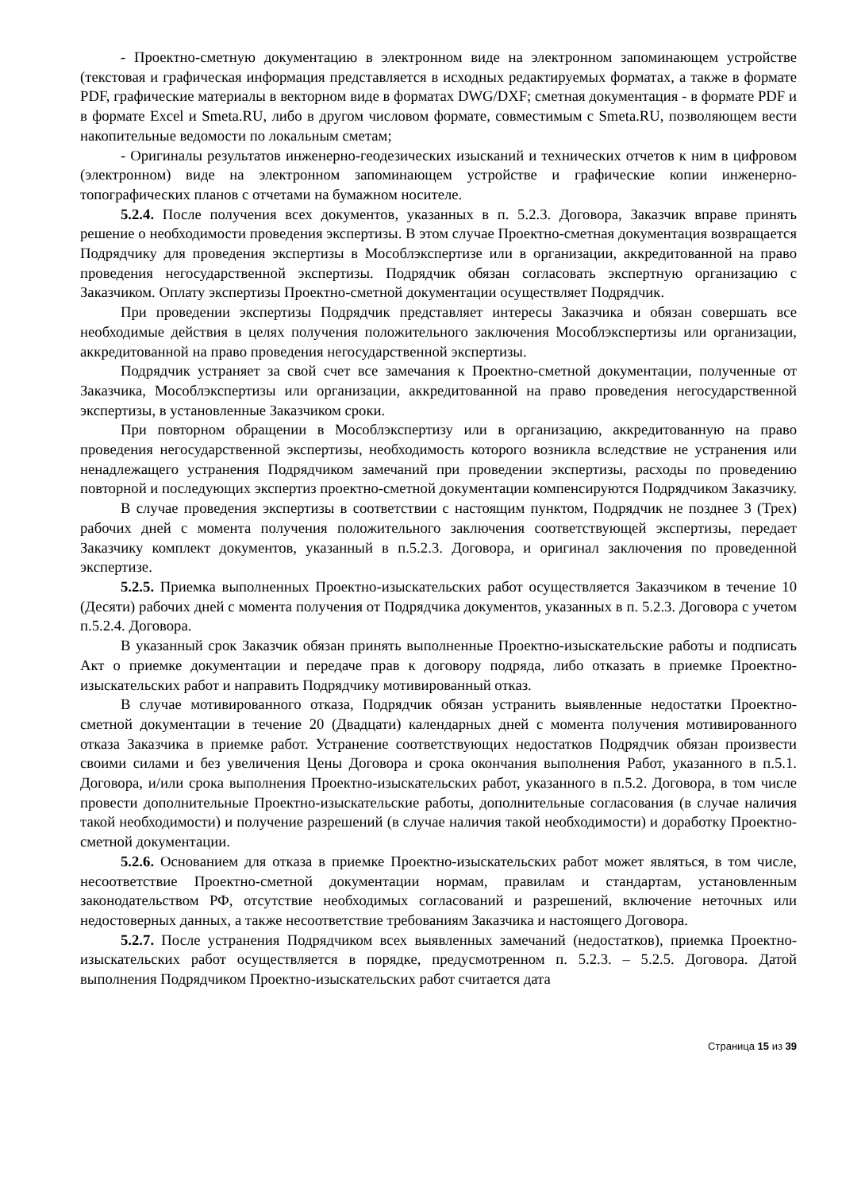- Проектно-сметную документацию в электронном виде на электронном запоминающем устройстве (текстовая и графическая информация представляется в исходных редактируемых форматах, а также в формате PDF, графические материалы в векторном виде в форматах DWG/DXF; сметная документация - в формате PDF и в формате Excel и Smeta.RU, либо в другом числовом формате, совместимым с Smeta.RU, позволяющем вести накопительные ведомости по локальным сметам;
- Оригиналы результатов инженерно-геодезических изысканий и технических отчетов к ним в цифровом (электронном) виде на электронном запоминающем устройстве и графические копии инженерно-топографических планов с отчетами на бумажном носителе.
5.2.4. После получения всех документов, указанных в п. 5.2.3. Договора, Заказчик вправе принять решение о необходимости проведения экспертизы. В этом случае Проектно-сметная документация возвращается Подрядчику для проведения экспертизы в Мособлэкспертизе или в организации, аккредитованной на право проведения негосударственной экспертизы. Подрядчик обязан согласовать экспертную организацию с Заказчиком. Оплату экспертизы Проектно-сметной документации осуществляет Подрядчик.
При проведении экспертизы Подрядчик представляет интересы Заказчика и обязан совершать все необходимые действия в целях получения положительного заключения Мособлэкспертизы или организации, аккредитованной на право проведения негосударственной экспертизы.
Подрядчик устраняет за свой счет все замечания к Проектно-сметной документации, полученные от Заказчика, Мособлэкспертизы или организации, аккредитованной на право проведения негосударственной экспертизы, в установленные Заказчиком сроки.
При повторном обращении в Мособлэкспертизу или в организацию, аккредитованную на право проведения негосударственной экспертизы, необходимость которого возникла вследствие не устранения или ненадлежащего устранения Подрядчиком замечаний при проведении экспертизы, расходы по проведению повторной и последующих экспертиз проектно-сметной документации компенсируются Подрядчиком Заказчику.
В случае проведения экспертизы в соответствии с настоящим пунктом, Подрядчик не позднее 3 (Трех) рабочих дней с момента получения положительного заключения соответствующей экспертизы, передает Заказчику комплект документов, указанный в п.5.2.3. Договора, и оригинал заключения по проведенной экспертизе.
5.2.5. Приемка выполненных Проектно-изыскательских работ осуществляется Заказчиком в течение 10 (Десяти) рабочих дней с момента получения от Подрядчика документов, указанных в п. 5.2.3. Договора с учетом п.5.2.4. Договора.
В указанный срок Заказчик обязан принять выполненные Проектно-изыскательские работы и подписать Акт о приемке документации и передаче прав к договору подряда, либо отказать в приемке Проектно-изыскательских работ и направить Подрядчику мотивированный отказ.
В случае мотивированного отказа, Подрядчик обязан устранить выявленные недостатки Проектно-сметной документации в течение 20 (Двадцати) календарных дней с момента получения мотивированного отказа Заказчика в приемке работ. Устранение соответствующих недостатков Подрядчик обязан произвести своими силами и без увеличения Цены Договора и срока окончания выполнения Работ, указанного в п.5.1. Договора, и/или срока выполнения Проектно-изыскательских работ, указанного в п.5.2. Договора, в том числе провести дополнительные Проектно-изыскательские работы, дополнительные согласования (в случае наличия такой необходимости) и получение разрешений (в случае наличия такой необходимости) и доработку Проектно-сметной документации.
5.2.6. Основанием для отказа в приемке Проектно-изыскательских работ может являться, в том числе, несоответствие Проектно-сметной документации нормам, правилам и стандартам, установленным законодательством РФ, отсутствие необходимых согласований и разрешений, включение неточных или недостоверных данных, а также несоответствие требованиям Заказчика и настоящего Договора.
5.2.7. После устранения Подрядчиком всех выявленных замечаний (недостатков), приемка Проектно-изыскательских работ осуществляется в порядке, предусмотренном п. 5.2.3. – 5.2.5. Договора. Датой выполнения Подрядчиком Проектно-изыскательских работ считается дата
Страница 15 из 39